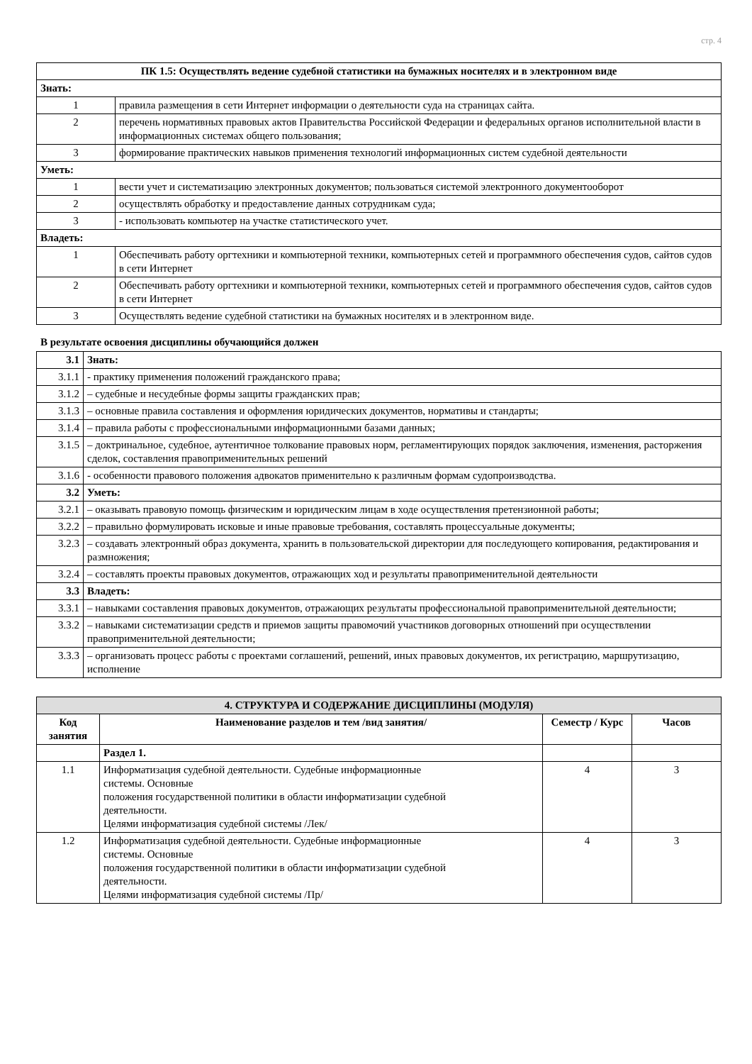стр. 4
| ПК 1.5: Осуществлять ведение судебной статистики на бумажных носителях и в электронном виде | |
| Знать: | |
| 1 | правила размещения в сети Интернет информации о деятельности суда на страницах сайта. |
| 2 | перечень нормативных правовых актов Правительства Российской Федерации и федеральных органов исполнительной власти в информационных системах общего пользования; |
| 3 | формирование практических навыков применения технологий информационных систем судебной деятельности |
| Уметь: | |
| 1 | вести учет и систематизацию электронных документов; пользоваться системой электронного документооборот |
| 2 | осуществлять обработку и предоставление данных сотрудникам суда; |
| 3 | - использовать компьютер на участке статистического учет. |
| Владеть: | |
| 1 | Обеспечивать работу оргтехники и компьютерной техники, компьютерных сетей и программного обеспечения судов, сайтов судов в сети Интернет |
| 2 | Обеспечивать работу оргтехники и компьютерной техники, компьютерных сетей и программного обеспечения судов, сайтов судов в сети Интернет |
| 3 | Осуществлять ведение судебной статистики на бумажных носителях и в электронном виде. |
В результате освоения дисциплины обучающийся должен
| 3.1 | Знать: |
| 3.1.1 | - практику применения положений гражданского права; |
| 3.1.2 | – судебные и несудебные формы защиты гражданских прав; |
| 3.1.3 | – основные правила составления и оформления юридических документов, нормативы и стандарты; |
| 3.1.4 | – правила работы с профессиональными информационными базами данных; |
| 3.1.5 | – доктринальное, судебное, аутентичное толкование правовых норм, регламентирующих порядок заключения, изменения, расторжения сделок, составления правоприменительных решений |
| 3.1.6 | - особенности правового положения адвокатов применительно к различным формам судопроизводства. |
| 3.2 | Уметь: |
| 3.2.1 | – оказывать правовую помощь физическим и юридическим лицам в ходе осуществления претензионной работы; |
| 3.2.2 | – правильно формулировать исковые и иные правовые требования, составлять процессуальные документы; |
| 3.2.3 | – создавать электронный образ документа, хранить в пользовательской директории для последующего копирования, редактирования и размножения; |
| 3.2.4 | – составлять проекты правовых документов, отражающих ход и результаты правоприменительной деятельности |
| 3.3 | Владеть: |
| 3.3.1 | – навыками составления правовых документов, отражающих результаты профессиональной правоприменительной деятельности; |
| 3.3.2 | – навыками систематизации средств и приемов защиты правомочий участников договорных отношений при осуществлении правоприменительной деятельности; |
| 3.3.3 | – организовать процесс работы с проектами соглашений, решений, иных правовых документов, их регистрацию, маршрутизацию, исполнение |
| 4. СТРУКТУРА И СОДЕРЖАНИЕ ДИСЦИПЛИНЫ (МОДУЛЯ) | | | |
| --- | --- | --- | --- |
| Код занятия | Наименование разделов и тем /вид занятия/ | Семестр / Курс | Часов |
| | Раздел 1. | | |
| 1.1 | Информатизация судебной деятельности. Судебные информационные системы. Основные положения государственной политики в области информатизации судебной деятельности. Целями информатизация судебной системы /Лек/ | 4 | 3 |
| 1.2 | Информатизация судебной деятельности. Судебные информационные системы. Основные положения государственной политики в области информатизации судебной деятельности. Целями информатизация судебной системы /Пр/ | 4 | 3 |